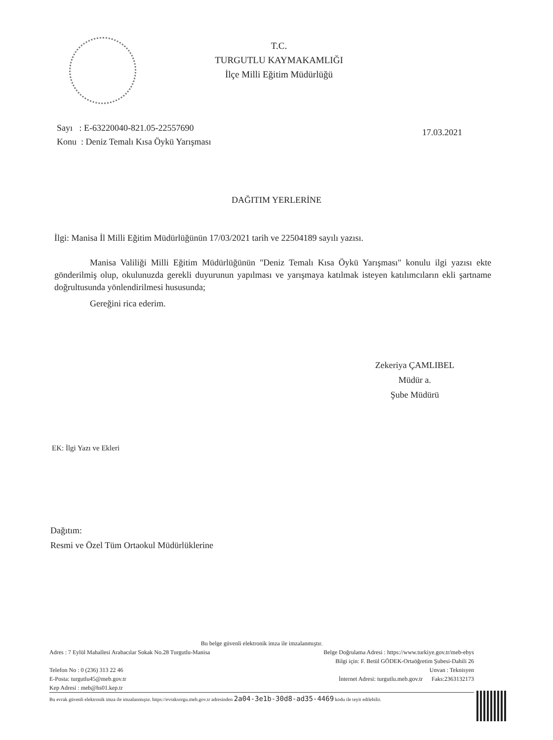T.C.
TURGUTLU KAYMAKAMLIĞI
İlçe Milli Eğitim Müdürlüğü
Sayı : E-63220040-821.05-22557690
Konu : Deniz Temalı Kısa Öykü Yarışması
17.03.2021
DAĞITIM YERLERİNE
İlgi: Manisa İl Milli Eğitim Müdürlüğünün 17/03/2021 tarih ve 22504189 sayılı yazısı.
Manisa Valiliği Milli Eğitim Müdürlüğünün "Deniz Temalı Kısa Öykü Yarışması" konulu ilgi yazısı ekte gönderilmiş olup, okulunuzda gerekli duyurunun yapılması ve yarışmaya katılmak isteyen katılımcıların ekli şartname doğrultusunda yönlendirilmesi hususunda;
Gereğini rica ederim.
Zekeriya ÇAMLIBEL
Müdür a.
Şube Müdürü
EK: İlgi Yazı ve Ekleri
Dağıtım:
Resmi ve Özel Tüm Ortaokul Müdürlüklerine
Bu belge güvenli elektronik imza ile imzalanmıştır.
Adres : 7 Eylül Mahallesi Arabacılar Sokak No.28 Turgutlu-Manisa
Telefon No : 0 (236) 313 22 46
E-Posta: turgutlu45@meb.gov.tr
Kep Adresi : meb@hs01.kep.tr
Belge Doğrulama Adresi : https://www.turkiye.gov.tr/meb-ebys
Bilgi için: F. Betül GÖDEK-Ortaöğretim Şubesi-Dahili 26
Unvan : Teknisyen
İnternet Adresi: turgutlu.meb.gov.tr Faks:2363132173
Bu evrak güvenli elektronik imza ile imzalanmıştır. https://evraksorgu.meb.gov.tr adresinden 2a04-3e1b-30d8-ad35-4469 kodu ile teyit edilebilir.